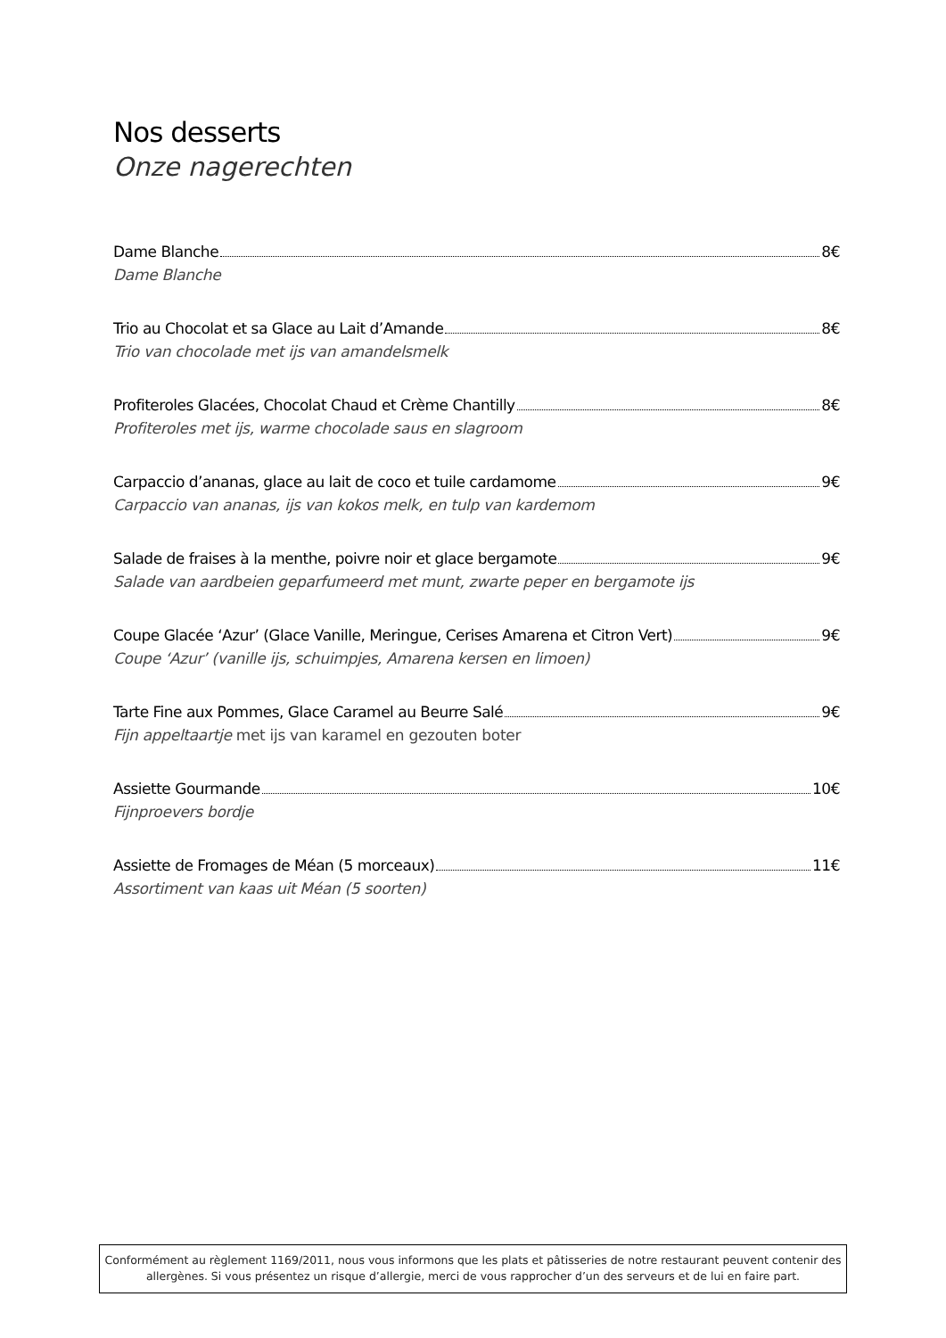Nos desserts
Onze nagerechten
Dame Blanche 8€
Dame Blanche
Trio au Chocolat et sa Glace au Lait d’Amande 8€
Trio van chocolade met ijs van amandelsmelk
Profiteroles Glacées, Chocolat Chaud et Crème Chantilly 8€
Profiteroles met ijs, warme chocolade saus en slagroom
Carpaccio d’ananas, glace au lait de coco et tuile cardamome 9€
Carpaccio van ananas, ijs van kokos melk, en tulp van kardemom
Salade de fraises à la menthe, poivre noir et glace bergamote 9€
Salade van aardbeien geparfumeerd met munt, zwarte peper en bergamote ijs
Coupe Glacée ‘Azur’ (Glace Vanille, Meringue, Cerises Amarena et Citron Vert) 9€
Coupe ‘Azur’ (vanille ijs, schuimpjes, Amarena kersen en limoen)
Tarte Fine aux Pommes, Glace Caramel au Beurre Salé 9€
Fijn appeltaartje met ijs van karamel en gezouten boter
Assiette Gourmande 10€
Fijnproevers bordje
Assiette de Fromages de Méan (5 morceaux) 11€
Assortiment van kaas uit Méan (5 soorten)
Conformément au règlement 1169/2011, nous vous informons que les plats et pâtisseries de notre restaurant peuvent contenir des
allergènes. Si vous présentez un risque d’allergie, merci de vous rapprocher d’un des serveurs et de lui en faire part.